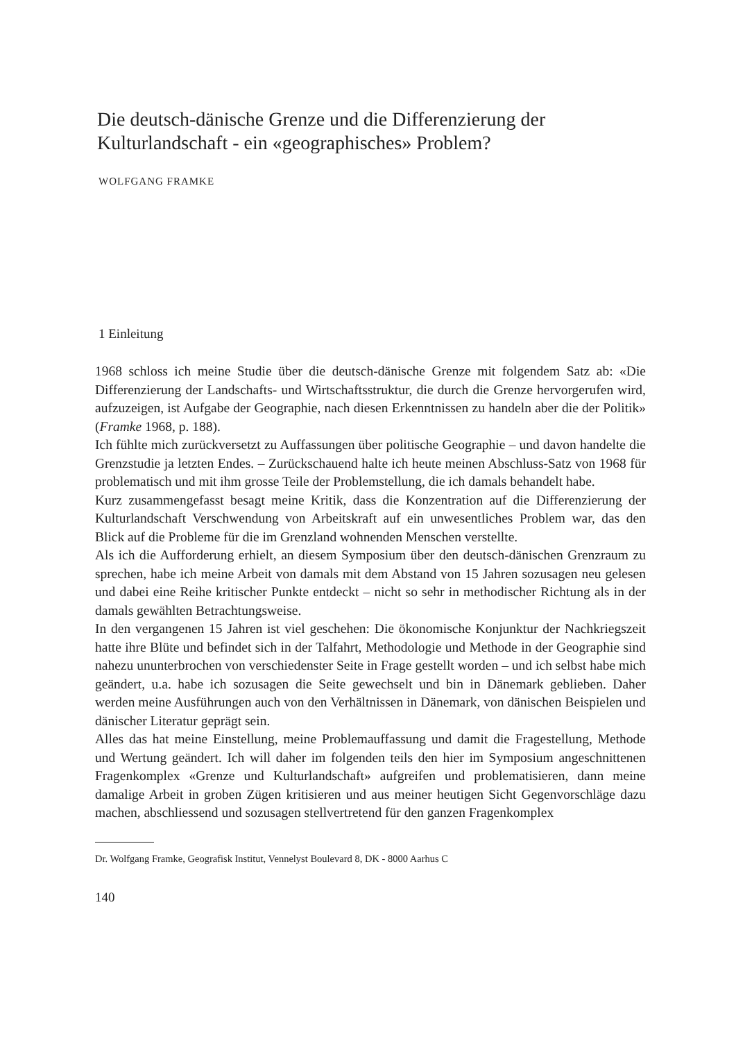Die deutsch-dänische Grenze und die Differenzierung der Kulturlandschaft - ein «geographisches» Problem?
WOLFGANG FRAMKE
1 Einleitung
1968 schloss ich meine Studie über die deutsch-dänische Grenze mit folgendem Satz ab: «Die Differenzierung der Landschafts- und Wirtschaftsstruktur, die durch die Grenze hervorgerufen wird, aufzuzeigen, ist Aufgabe der Geographie, nach diesen Erkenntnissen zu handeln aber die der Politik» (Framke 1968, p. 188).
Ich fühlte mich zurückversetzt zu Auffassungen über politische Geographie – und davon handelte die Grenzstudie ja letzten Endes. – Zurückschauend halte ich heute meinen Abschluss-Satz von 1968 für problematisch und mit ihm grosse Teile der Problemstellung, die ich damals behandelt habe.
Kurz zusammengefasst besagt meine Kritik, dass die Konzentration auf die Differenzierung der Kulturlandschaft Verschwendung von Arbeitskraft auf ein unwesentliches Problem war, das den Blick auf die Probleme für die im Grenzland wohnenden Menschen verstellte.
Als ich die Aufforderung erhielt, an diesem Symposium über den deutsch-dänischen Grenzraum zu sprechen, habe ich meine Arbeit von damals mit dem Abstand von 15 Jahren sozusagen neu gelesen und dabei eine Reihe kritischer Punkte entdeckt – nicht so sehr in methodischer Richtung als in der damals gewählten Betrachtungsweise.
In den vergangenen 15 Jahren ist viel geschehen: Die ökonomische Konjunktur der Nachkriegszeit hatte ihre Blüte und befindet sich in der Talfahrt, Methodologie und Methode in der Geographie sind nahezu ununterbrochen von verschiedenster Seite in Frage gestellt worden – und ich selbst habe mich geändert, u.a. habe ich sozusagen die Seite gewechselt und bin in Dänemark geblieben. Daher werden meine Ausführungen auch von den Verhältnissen in Dänemark, von dänischen Beispielen und dänischer Literatur geprägt sein.
Alles das hat meine Einstellung, meine Problemauffassung und damit die Fragestellung, Methode und Wertung geändert. Ich will daher im folgenden teils den hier im Symposium angeschnittenen Fragenkomplex «Grenze und Kulturlandschaft» aufgreifen und problematisieren, dann meine damalige Arbeit in groben Zügen kritisieren und aus meiner heutigen Sicht Gegenvorschläge dazu machen, abschliessend und sozusagen stellvertretend für den ganzen Fragenkomplex
Dr. Wolfgang Framke, Geografisk Institut, Vennelyst Boulevard 8, DK - 8000 Aarhus C
140